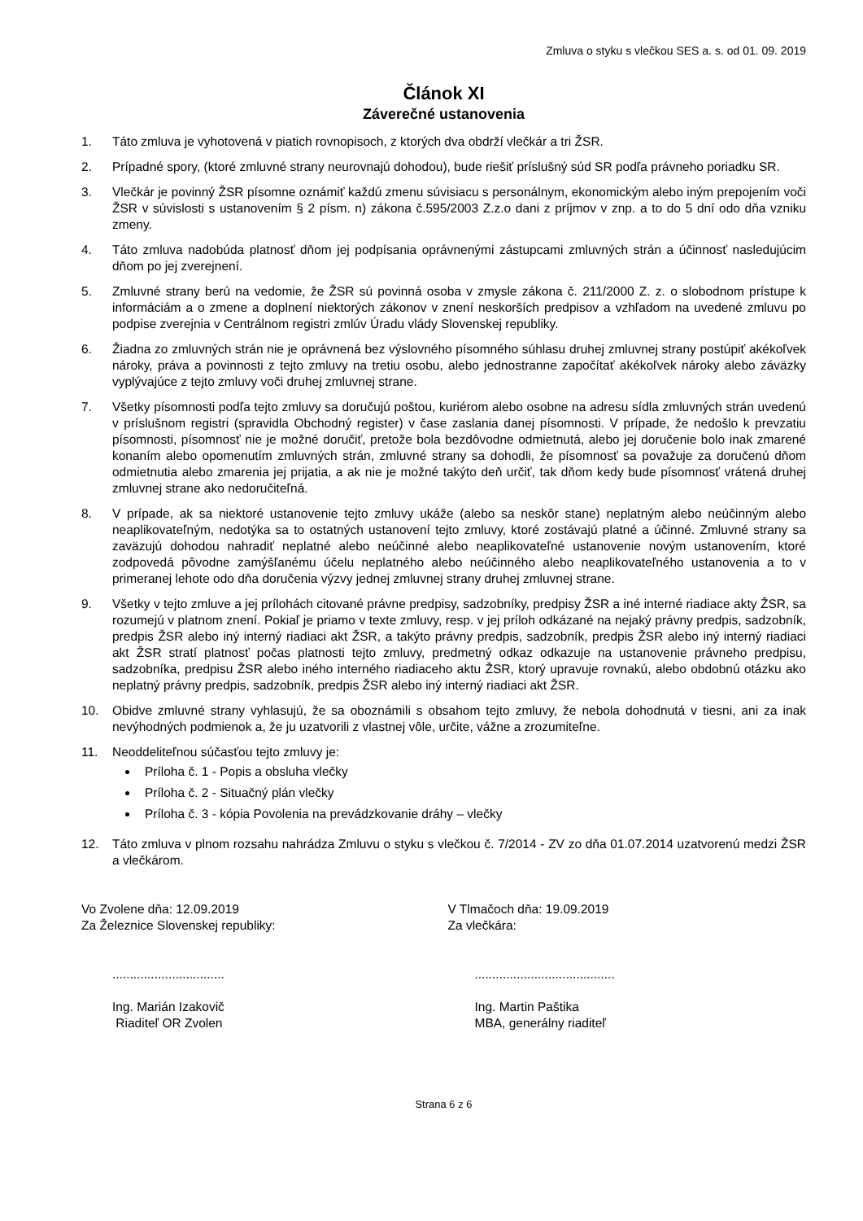Zmluva o styku s vlečkou SES a. s. od 01. 09. 2019
Článok XI
Záverečné ustanovenia
1. Táto zmluva je vyhotovená v piatich rovnopisoch, z ktorých dva obdrží vlečkár a tri ŽSR.
2. Prípadné spory, (ktoré zmluvné strany neurovnajú dohodou), bude riešiť príslušný súd SR podľa právneho poriadku SR.
3. Vlečkár je povinný ŽSR písomne oznámiť každú zmenu súvisiacu s personálnym, ekonomickým alebo iným prepojením voči ŽSR v súvislosti s ustanovením § 2 písm. n) zákona č.595/2003 Z.z.o dani z príjmov v znp. a to do 5 dní odo dňa vzniku zmeny.
4. Táto zmluva nadobúda platnosť dňom jej podpísania oprávnenými zástupcami zmluvných strán a účinnosť nasledujúcim dňom po jej zverejnení.
5. Zmluvné strany berú na vedomie, že ŽSR sú povinná osoba v zmysle zákona č. 211/2000 Z. z. o slobodnom prístupe k informáciám a o zmene a doplnení niektorých zákonov v znení neskorších predpisov a vzhľadom na uvedené zmluvu po podpise zverejnia v Centrálnom registri zmlúv Úradu vlády Slovenskej republiky.
6. Žiadna zo zmluvných strán nie je oprávnená bez výslovného písomného súhlasu druhej zmluvnej strany postúpiť akékoľvek nároky, práva a povinnosti z tejto zmluvy na tretiu osobu, alebo jednostranne započítať akékoľvek nároky alebo záväzky vyplývajúce z tejto zmluvy voči druhej zmluvnej strane.
7. Všetky písomnosti podľa tejto zmluvy sa doručujú poštou, kuriérom alebo osobne na adresu sídla zmluvných strán uvedenú v príslušnom registri (spravidla Obchodný register) v čase zaslania danej písomnosti. V prípade, že nedošlo k prevzatiu písomnosti, písomnosť nie je možné doručiť, pretože bola bezdôvodne odmietnutá, alebo jej doručenie bolo inak zmarené konaním alebo opomenutím zmluvných strán, zmluvné strany sa dohodli, že písomnosť sa považuje za doručenú dňom odmietnutia alebo zmarenia jej prijatia, a ak nie je možné takýto deň určiť, tak dňom kedy bude písomnosť vrátená druhej zmluvnej strane ako nedoručiteľná.
8. V prípade, ak sa niektoré ustanovenie tejto zmluvy ukáže (alebo sa neskôr stane) neplatným alebo neúčinným alebo neaplikovateľným, nedotýka sa to ostatných ustanovení tejto zmluvy, ktoré zostávajú platné a účinné. Zmluvné strany sa zaväzujú dohodou nahradiť neplatné alebo neúčinné alebo neaplikovateľné ustanovenie novým ustanovením, ktoré zodpovedá pôvodne zamýšľanému účelu neplatného alebo neúčinného alebo neaplikovateľného ustanovenia a to v primeranej lehote odo dňa doručenia výzvy jednej zmluvnej strany druhej zmluvnej strane.
9. Všetky v tejto zmluve a jej prílohách citované právne predpisy, sadzobníky, predpisy ŽSR a iné interné riadiace akty ŽSR, sa rozumejú v platnom znení. Pokiaľ je priamo v texte zmluvy, resp. v jej príloh odkázané na nejaký právny predpis, sadzobník, predpis ŽSR alebo iný interný riadiaci akt ŽSR, a takýto právny predpis, sadzobník, predpis ŽSR alebo iný interný riadiaci akt ŽSR stratí platnosť počas platnosti tejto zmluvy, predmetný odkaz odkazuje na ustanovenie právneho predpisu, sadzobníka, predpisu ŽSR alebo iného interného riadiaceho aktu ŽSR, ktorý upravuje rovnakú, alebo obdobnú otázku ako neplatný právny predpis, sadzobník, predpis ŽSR alebo iný interný riadiaci akt ŽSR.
10. Obidve zmluvné strany vyhlasujú, že sa oboznámili s obsahom tejto zmluvy, že nebola dohodnutá v tiesni, ani za inak nevýhodných podmienok a, že ju uzatvorili z vlastnej vôle, určite, vážne a zrozumiteľne.
11. Neoddeliteľnou súčasťou tejto zmluvy je:
Príloha č. 1 - Popis a obsluha vlečky
Príloha č. 2 - Situačný plán vlečky
Príloha č. 3 - kópia Povolenia na prevádzkovanie dráhy – vlečky
12. Táto zmluva v plnom rozsahu nahrádza Zmluvu o styku s vlečkou č. 7/2014 - ZV zo dňa 01.07.2014 uzatvorenú medzi ŽSR a vlečkárom.
Vo Zvolene dňa: 12.09.2019
Za Železnice Slovenskej republiky:
V Tlmačoch dňa: 19.09.2019
Za vlečkára:
................................
Ing. Marián Izakovič
Riaditeľ OR Zvolen
........................................
Ing. Martin Paštika
MBA, generálny riaditeľ
Strana 6 z 6